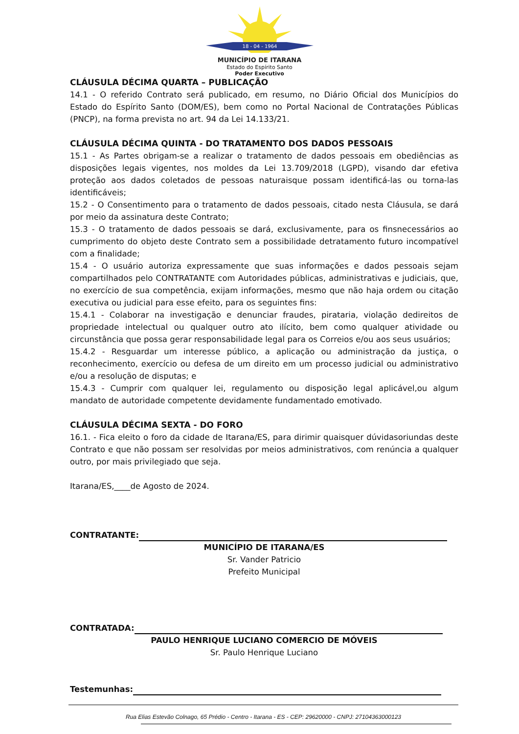18 - 04 - 1964
MUNICÍPIO DE ITARANA
Estado do Espírito Santo
Poder Executivo
CLÁUSULA DÉCIMA QUARTA – PUBLICAÇÃO
14.1 - O referido Contrato será publicado, em resumo, no Diário Oficial dos Municípios do Estado do Espírito Santo (DOM/ES), bem como no Portal Nacional de Contratações Públicas (PNCP), na forma prevista no art. 94 da Lei 14.133/21.
CLÁUSULA DÉCIMA QUINTA - DO TRATAMENTO DOS DADOS PESSOAIS
15.1 - As Partes obrigam-se a realizar o tratamento de dados pessoais em obediências as disposições legais vigentes, nos moldes da Lei 13.709/2018 (LGPD), visando dar efetiva proteção aos dados coletados de pessoas naturaisque possam identificá-las ou torna-las identificáveis;
15.2 - O Consentimento para o tratamento de dados pessoais, citado nesta Cláusula, se dará por meio da assinatura deste Contrato;
15.3 - O tratamento de dados pessoais se dará, exclusivamente, para os finsnecessários ao cumprimento do objeto deste Contrato sem a possibilidade detratamento futuro incompatível com a finalidade;
15.4 - O usuário autoriza expressamente que suas informações e dados pessoais sejam compartilhados pelo CONTRATANTE com Autoridades públicas, administrativas e judiciais, que, no exercício de sua competência, exijam informações, mesmo que não haja ordem ou citação executiva ou judicial para esse efeito, para os seguintes fins:
15.4.1 - Colaborar na investigação e denunciar fraudes, pirataria, violação dedireitos de propriedade intelectual ou qualquer outro ato ilícito, bem como qualquer atividade ou circunstância que possa gerar responsabilidade legal para os Correios e/ou aos seus usuários;
15.4.2 - Resguardar um interesse público, a aplicação ou administração da justiça, o reconhecimento, exercício ou defesa de um direito em um processo judicial ou administrativo e/ou a resolução de disputas; e
15.4.3 - Cumprir com qualquer lei, regulamento ou disposição legal aplicável,ou algum mandato de autoridade competente devidamente fundamentado emotivado.
CLÁUSULA DÉCIMA SEXTA - DO FORO
16.1. - Fica eleito o foro da cidade de Itarana/ES, para dirimir quaisquer dúvidasoriundas deste Contrato e que não possam ser resolvidas por meios administrativos, com renúncia a qualquer outro, por mais privilegiado que seja.
Itarana/ES,____de Agosto de 2024.
CONTRATANTE:
MUNICÍPIO DE ITARANA/ES
Sr. Vander Patricio
Prefeito Municipal
CONTRATADA:
PAULO HENRIQUE LUCIANO COMERCIO DE MÓVEIS
Sr. Paulo Henrique Luciano
Testemunhas:
Rua Elias Estevão Colnago, 65 Prédio - Centro - Itarana - ES - CEP: 29620000 - CNPJ: 27104363000123